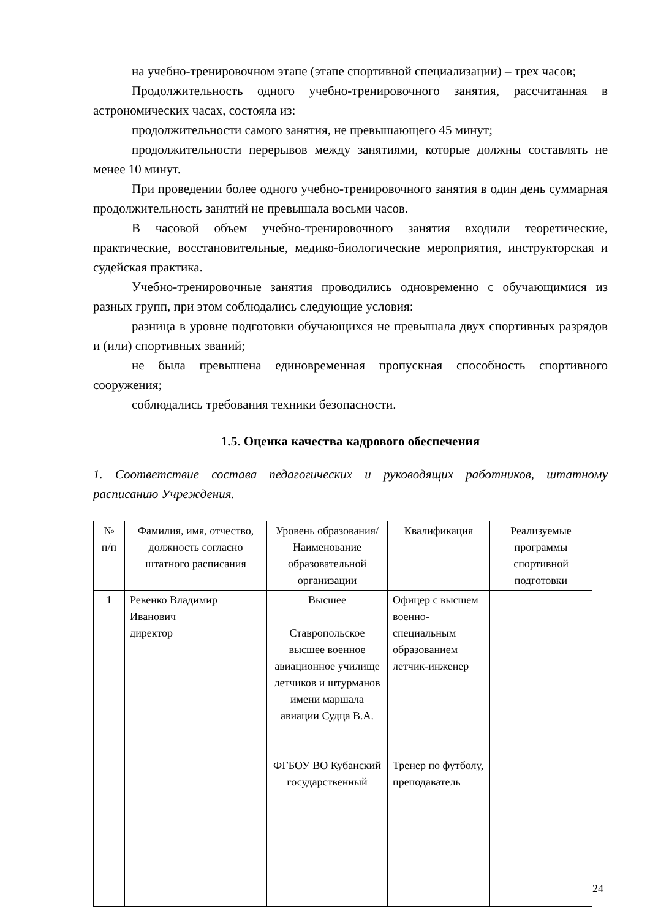на учебно-тренировочном этапе (этапе спортивной специализации) – трех часов;
Продолжительность одного учебно-тренировочного занятия, рассчитанная в астрономических часах, состояла из:
продолжительности самого занятия, не превышающего 45 минут;
продолжительности перерывов между занятиями, которые должны составлять не менее 10 минут.
При проведении более одного учебно-тренировочного занятия в один день суммарная продолжительность занятий не превышала восьми часов.
В часовой объем учебно-тренировочного занятия входили теоретические, практические, восстановительные, медико-биологические мероприятия, инструкторская и судейская практика.
Учебно-тренировочные занятия проводились одновременно с обучающимися из разных групп, при этом соблюдались следующие условия:
разница в уровне подготовки обучающихся не превышала двух спортивных разрядов и (или) спортивных званий;
не была превышена единовременная пропускная способность спортивного сооружения;
соблюдались требования техники безопасности.
1.5. Оценка качества кадрового обеспечения
1. Соответствие состава педагогических и руководящих работников, штатному расписанию Учреждения.
| № п/п | Фамилия, имя, отчество, должность согласно штатного расписания | Уровень образования/ Наименование образовательной организации | Квалификация | Реализуемые программы спортивной подготовки |
| --- | --- | --- | --- | --- |
| 1 | Ревенко Владимир Иванович директор | Высшее Ставропольское высшее военное авиационное училище летчиков и штурманов имени маршала авиации Судца В.А. ФГБОУ ВО Кубанский государственный | Офицер с высшем военно-специальным образованием летчик-инженер Тренер по футболу, преподаватель | |
24